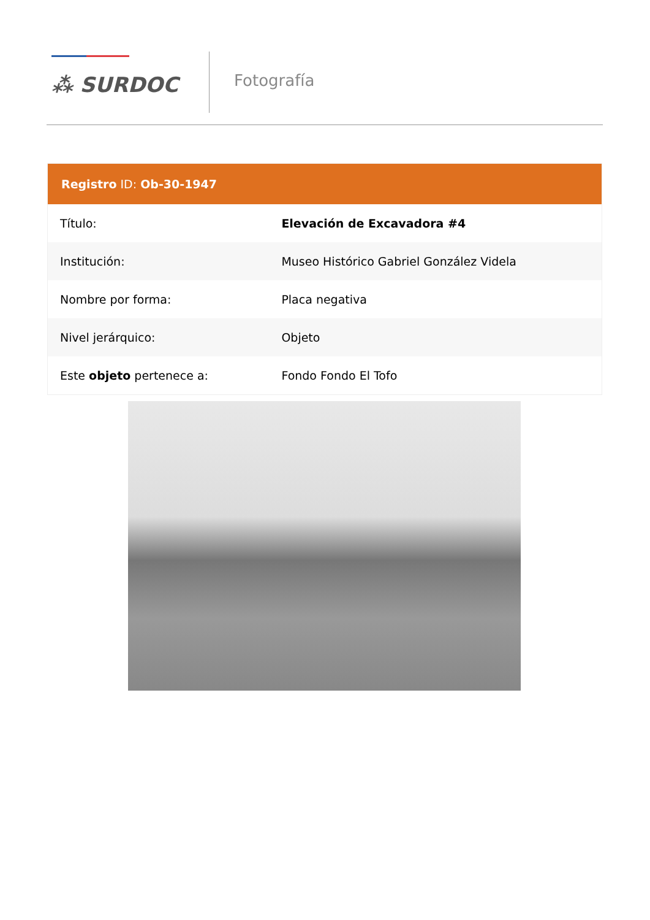⁂ SURDOC
Fotografía
| Registro ID: Ob-30-1947 | |
| --- | --- |
| Título: | Elevación de Excavadora #4 |
| Institución: | Museo Histórico Gabriel González Videla |
| Nombre por forma: | Placa negativa |
| Nivel jerárquico: | Objeto |
| Este objeto pertenece a: | Fondo Fondo El Tofo |